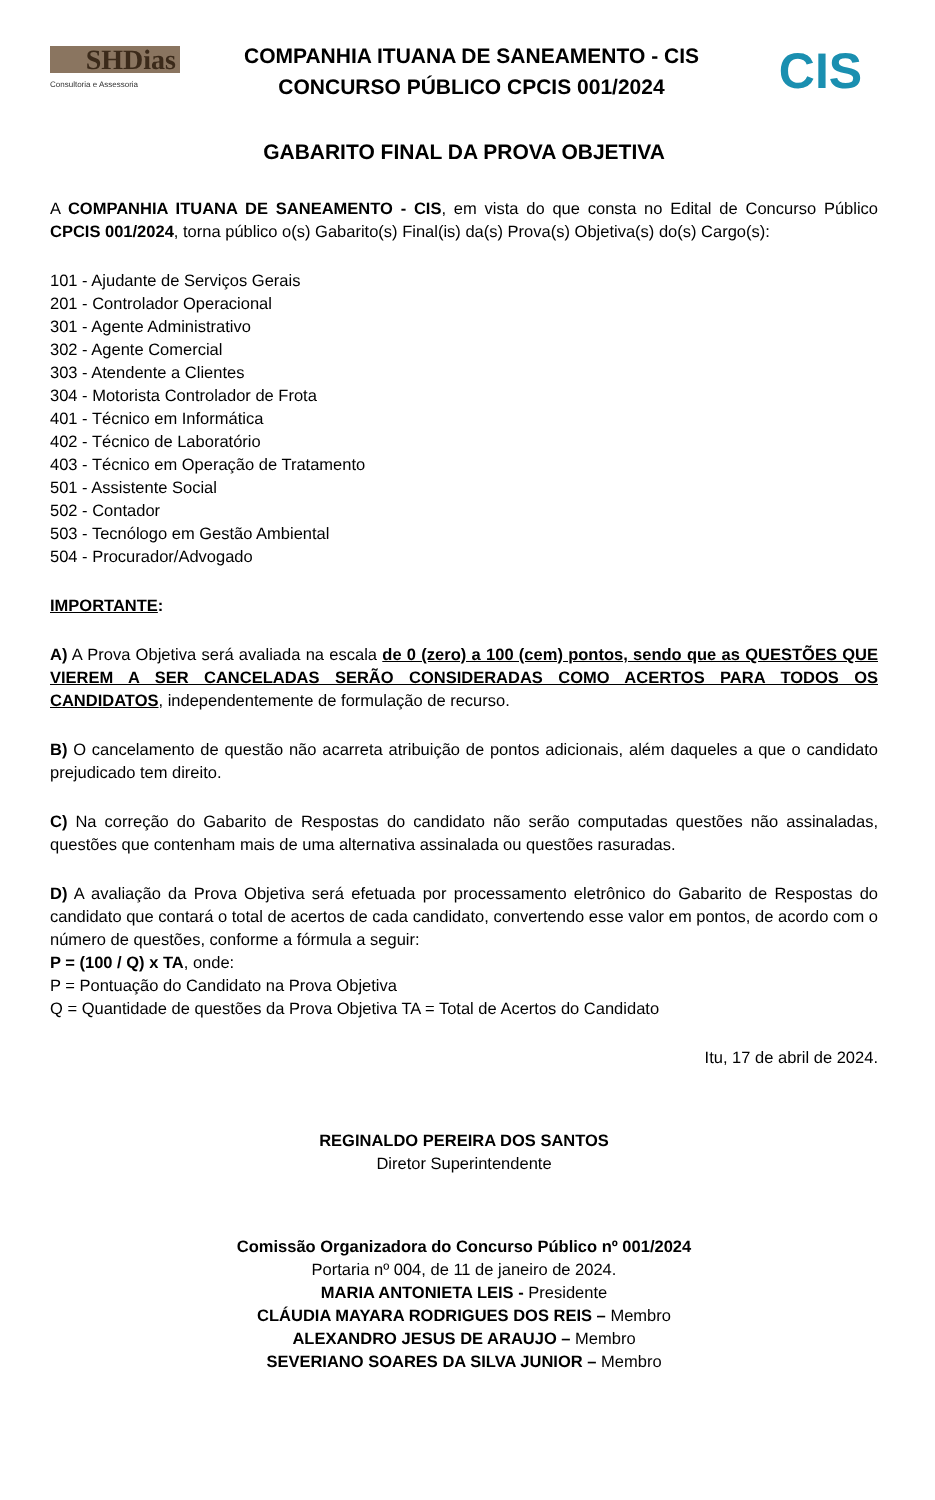SHDias
Consultoria e Assessoria
COMPANHIA ITUANA DE SANEAMENTO - CIS
CONCURSO PÚBLICO CPCIS 001/2024
CIS
GABARITO FINAL DA PROVA OBJETIVA
A COMPANHIA ITUANA DE SANEAMENTO - CIS, em vista do que consta no Edital de Concurso Público CPCIS 001/2024, torna público o(s) Gabarito(s) Final(is) da(s) Prova(s) Objetiva(s) do(s) Cargo(s):
101 - Ajudante de Serviços Gerais
201 - Controlador Operacional
301 - Agente Administrativo
302 - Agente Comercial
303 - Atendente a Clientes
304 - Motorista Controlador de Frota
401 - Técnico em Informática
402 - Técnico de Laboratório
403 - Técnico em Operação de Tratamento
501 - Assistente Social
502 - Contador
503 - Tecnólogo em Gestão Ambiental
504 - Procurador/Advogado
IMPORTANTE:
A) A Prova Objetiva será avaliada na escala de 0 (zero) a 100 (cem) pontos, sendo que as QUESTÕES QUE VIEREM A SER CANCELADAS SERÃO CONSIDERADAS COMO ACERTOS PARA TODOS OS CANDIDATOS, independentemente de formulação de recurso.
B) O cancelamento de questão não acarreta atribuição de pontos adicionais, além daqueles a que o candidato prejudicado tem direito.
C) Na correção do Gabarito de Respostas do candidato não serão computadas questões não assinaladas, questões que contenham mais de uma alternativa assinalada ou questões rasuradas.
D) A avaliação da Prova Objetiva será efetuada por processamento eletrônico do Gabarito de Respostas do candidato que contará o total de acertos de cada candidato, convertendo esse valor em pontos, de acordo com o número de questões, conforme a fórmula a seguir:
P = (100 / Q) x TA, onde:
P = Pontuação do Candidato na Prova Objetiva
Q = Quantidade de questões da Prova Objetiva TA = Total de Acertos do Candidato
Itu, 17 de abril de 2024.
REGINALDO PEREIRA DOS SANTOS
Diretor Superintendente
Comissão Organizadora do Concurso Público nº 001/2024
Portaria nº 004, de 11 de janeiro de 2024.
MARIA ANTONIETA LEIS - Presidente
CLÁUDIA MAYARA RODRIGUES DOS REIS – Membro
ALEXANDRO JESUS DE ARAUJO – Membro
SEVERIANO SOARES DA SILVA JUNIOR – Membro